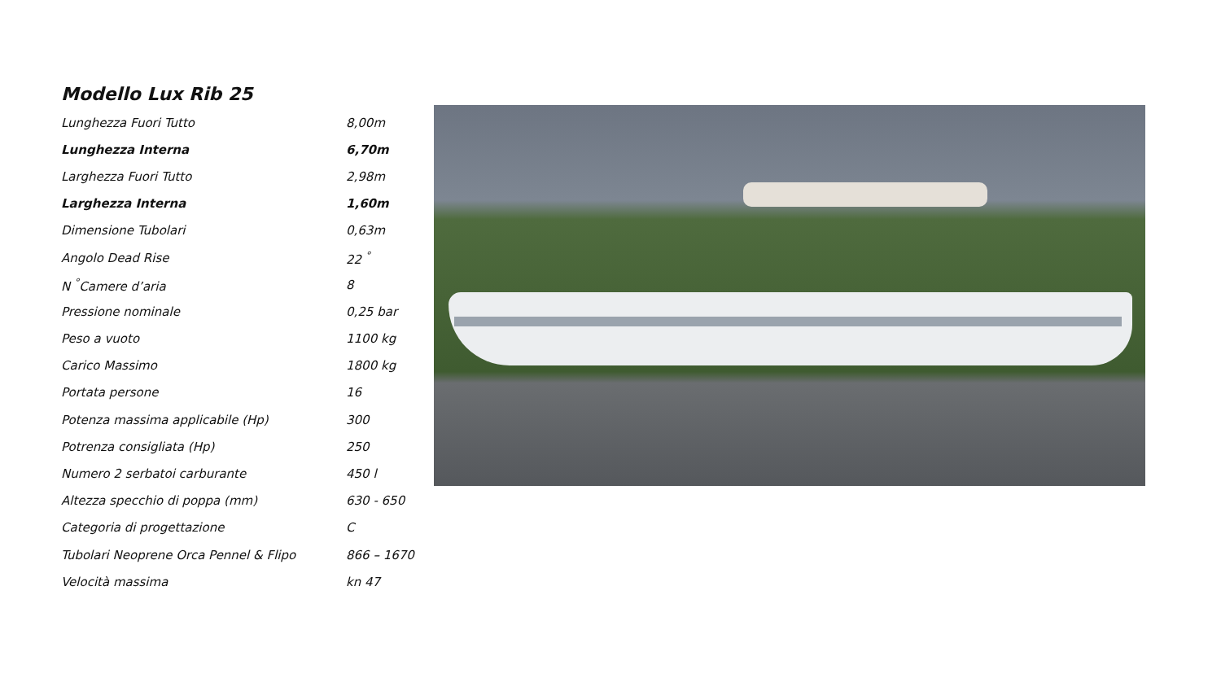Modello Lux Rib 25
| Lunghezza Fuori Tutto | 8,00m |
| Lunghezza Interna | 6,70m |
| Larghezza Fuori Tutto | 2,98m |
| Larghezza Interna | 1,60m |
| Dimensione Tubolari | 0,63m |
| Angolo Dead Rise | 22 <sup>°</sup> |
| N <sup>°</sup>Camere d’aria | 8 |
| Pressione nominale | 0,25 bar |
| Peso a vuoto | 1100 kg |
| Carico Massimo | 1800 kg |
| Portata persone | 16 |
| Potenza massima applicabile (Hp) | 300 |
| Potrenza consigliata (Hp) | 250 |
| Numero 2 serbatoi carburante | 450 l |
| Altezza specchio di poppa (mm) | 630 - 650 |
| Categoria di progettazione | C |
| Tubolari Neoprene Orca Pennel & Flipo | 866 – 1670 |
| Velocità massima | kn 47 |